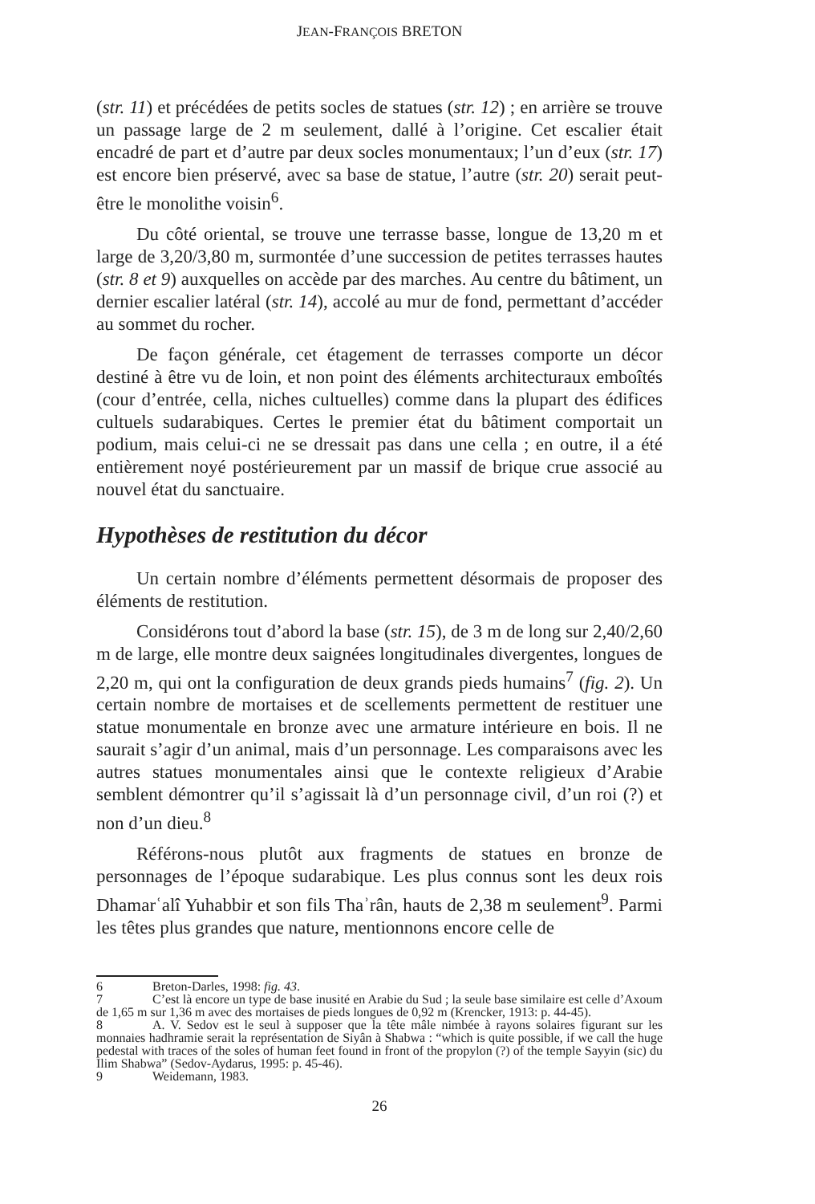JEAN-FRANÇOIS BRETON
(str. 11) et précédées de petits socles de statues (str. 12) ; en arrière se trouve un passage large de 2 m seulement, dallé à l’origine. Cet escalier était encadré de part et d’autre par deux socles monumentaux; l’un d’eux (str. 17) est encore bien préservé, avec sa base de statue, l’autre (str. 20) serait peut-être le monolithe voisin<sup>6</sup>.
Du côté oriental, se trouve une terrasse basse, longue de 13,20 m et large de 3,20/3,80 m, surmontée d’une succession de petites terrasses hautes (str. 8 et 9) auxquelles on accède par des marches. Au centre du bâtiment, un dernier escalier latéral (str. 14), accolé au mur de fond, permettant d’accéder au sommet du rocher.
De façon générale, cet étagement de terrasses comporte un décor destiné à être vu de loin, et non point des éléments architecturaux emboîtés (cour d’entrée, cella, niches cultuelles) comme dans la plupart des édifices cultuels sudarabiques. Certes le premier état du bâtiment comportait un podium, mais celui-ci ne se dressait pas dans une cella ; en outre, il a été entièrement noyé postérieurement par un massif de brique crue associé au nouvel état du sanctuaire.
Hypothèses de restitution du décor
Un certain nombre d’éléments permettent désormais de proposer des éléments de restitution.
Considérons tout d’abord la base (str. 15), de 3 m de long sur 2,40/2,60 m de large, elle montre deux saignées longitudinales divergentes, longues de 2,20 m, qui ont la configuration de deux grands pieds humains<sup>7</sup> (fig. 2). Un certain nombre de mortaises et de scellements permettent de restituer une statue monumentale en bronze avec une armature intérieure en bois. Il ne saurait s’agir d’un animal, mais d’un personnage. Les comparaisons avec les autres statues monumentales ainsi que le contexte religieux d’Arabie semblent démontrer qu’il s’agissait là d’un personnage civil, d’un roi (?) et non d’un dieu.<sup>8</sup>
Référons-nous plutôt aux fragments de statues en bronze de personnages de l’époque sudarabique. Les plus connus sont les deux rois Dhamarʿalî Yuhabbir et son fils Thaʾrân, hauts de 2,38 m seulement<sup>9</sup>. Parmi les têtes plus grandes que nature, mentionnons encore celle de
6 Breton-Darles, 1998: fig. 43.
7 C’est là encore un type de base inusité en Arabie du Sud ; la seule base similaire est celle d’Axoum de 1,65 m sur 1,36 m avec des mortaises de pieds longues de 0,92 m (Krencker, 1913: p. 44-45).
8 A. V. Sedov est le seul à supposer que la tête mâle nimbée à rayons solaires figurant sur les monnaies hadhramie serait la représentation de Siyân à Shabwa : “which is quite possible, if we call the huge pedestal with traces of the soles of human feet found in front of the propylon (?) of the temple Sayyin (sic) du Ilim Shabwa” (Sedov-Aydarus, 1995: p. 45-46).
9 Weidemann, 1983.
26